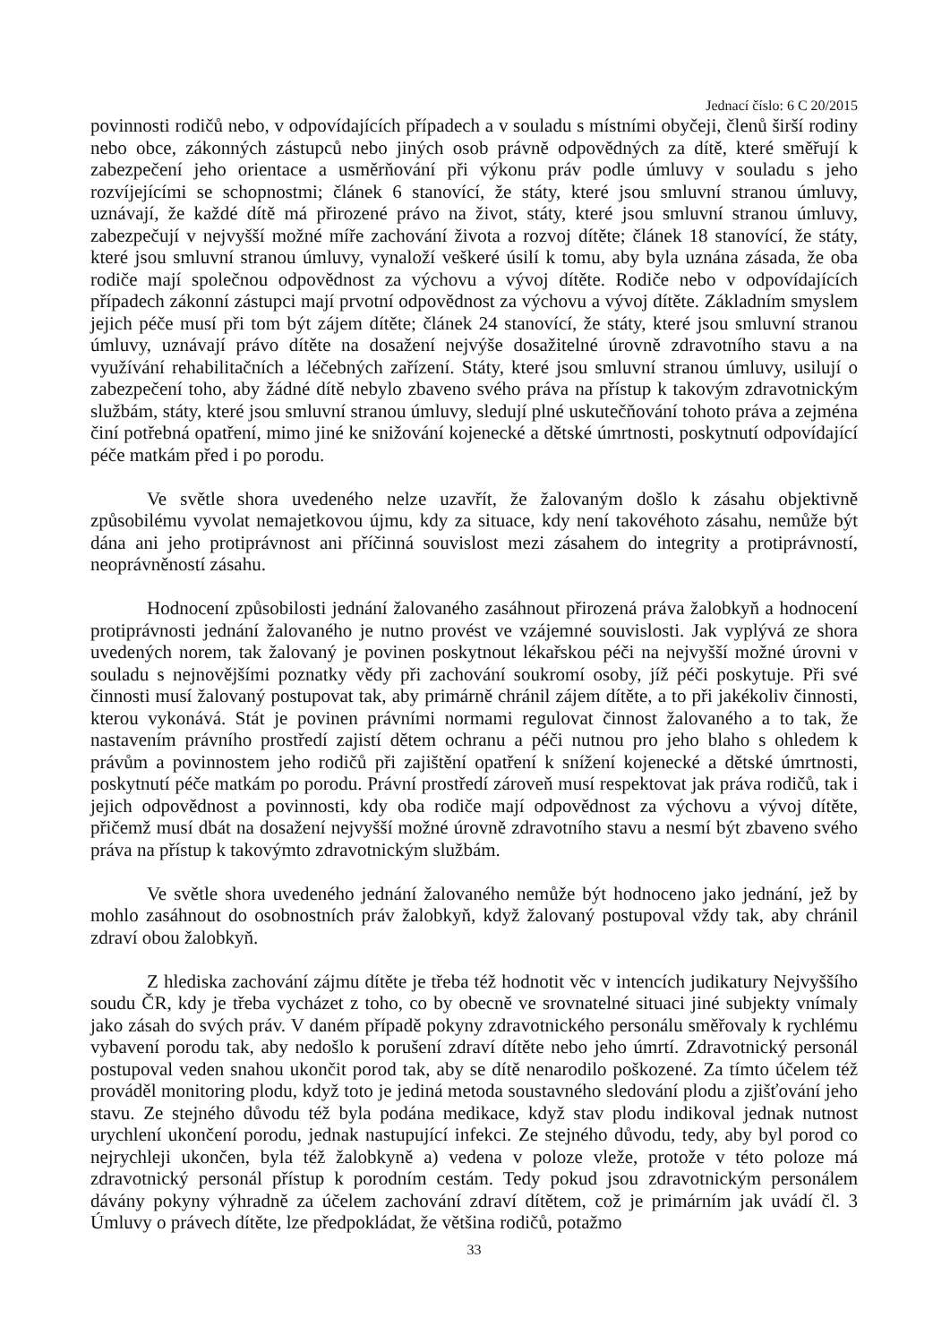Jednací číslo: 6 C 20/2015
povinnosti rodičů nebo, v odpovídajících případech a v souladu s místními obyčeji, členů širší rodiny nebo obce, zákonných zástupců nebo jiných osob právně odpovědných za dítě, které směřují k zabezpečení jeho orientace a usměrňování při výkonu práv podle úmluvy v souladu s jeho rozvíjejícími se schopnostmi; článek 6 stanovící, že státy, které jsou smluvní stranou úmluvy, uznávají, že každé dítě má přirozené právo na život, státy, které jsou smluvní stranou úmluvy, zabezpečují v nejvyšší možné míře zachování života a rozvoj dítěte; článek 18 stanovící, že státy, které jsou smluvní stranou úmluvy, vynaloží veškeré úsilí k tomu, aby byla uznána zásada, že oba rodiče mají společnou odpovědnost za výchovu a vývoj dítěte. Rodiče nebo v odpovídajících případech zákonní zástupci mají prvotní odpovědnost za výchovu a vývoj dítěte. Základním smyslem jejich péče musí při tom být zájem dítěte; článek 24 stanovící, že státy, které jsou smluvní stranou úmluvy, uznávají právo dítěte na dosažení nejvýše dosažitelné úrovně zdravotního stavu a na využívání rehabilitačních a léčebných zařízení. Státy, které jsou smluvní stranou úmluvy, usilují o zabezpečení toho, aby žádné dítě nebylo zbaveno svého práva na přístup k takovým zdravotnickým službám, státy, které jsou smluvní stranou úmluvy, sledují plné uskutečňování tohoto práva a zejména činí potřebná opatření, mimo jiné ke snižování kojenecké a dětské úmrtnosti, poskytnutí odpovídající péče matkám před i po porodu.
Ve světle shora uvedeného nelze uzavřít, že žalovaným došlo k zásahu objektivně způsobilému vyvolat nemajetkovou újmu, kdy za situace, kdy není takovéhoto zásahu, nemůže být dána ani jeho protiprávnost ani příčinná souvislost mezi zásahem do integrity a protiprávností, neoprávněností zásahu.
Hodnocení způsobilosti jednání žalovaného zasáhnout přirozená práva žalobkyň a hodnocení protiprávnosti jednání žalovaného je nutno provést ve vzájemné souvislosti. Jak vyplývá ze shora uvedených norem, tak žalovaný je povinen poskytnout lékařskou péči na nejvyšší možné úrovni v souladu s nejnovějšími poznatky vědy při zachování soukromí osoby, jíž péči poskytuje. Při své činnosti musí žalovaný postupovat tak, aby primárně chránil zájem dítěte, a to při jakékoliv činnosti, kterou vykonává. Stát je povinen právními normami regulovat činnost žalovaného a to tak, že nastavením právního prostředí zajistí dětem ochranu a péči nutnou pro jeho blaho s ohledem k právům a povinnostem jeho rodičů při zajištění opatření k snížení kojenecké a dětské úmrtnosti, poskytnutí péče matkám po porodu. Právní prostředí zároveň musí respektovat jak práva rodičů, tak i jejich odpovědnost a povinnosti, kdy oba rodiče mají odpovědnost za výchovu a vývoj dítěte, přičemž musí dbát na dosažení nejvyšší možné úrovně zdravotního stavu a nesmí být zbaveno svého práva na přístup k takovýmto zdravotnickým službám.
Ve světle shora uvedeného jednání žalovaného nemůže být hodnoceno jako jednání, jež by mohlo zasáhnout do osobnostních práv žalobkyň, když žalovaný postupoval vždy tak, aby chránil zdraví obou žalobkyň.
Z hlediska zachování zájmu dítěte je třeba též hodnotit věc v intencích judikatury Nejvyššího soudu ČR, kdy je třeba vycházet z toho, co by obecně ve srovnatelné situaci jiné subjekty vnímaly jako zásah do svých práv. V daném případě pokyny zdravotnického personálu směřovaly k rychlému vybavení porodu tak, aby nedošlo k porušení zdraví dítěte nebo jeho úmrtí. Zdravotnický personál postupoval veden snahou ukončit porod tak, aby se dítě nenarodilo poškozené. Za tímto účelem též prováděl monitoring plodu, když toto je jediná metoda soustavného sledování plodu a zjišťování jeho stavu. Ze stejného důvodu též byla podána medikace, když stav plodu indikoval jednak nutnost urychlení ukončení porodu, jednak nastupující infekci. Ze stejného důvodu, tedy, aby byl porod co nejrychleji ukončen, byla též žalobkyně a) vedena v poloze vleže, protože v této poloze má zdravotnický personál přístup k porodním cestám. Tedy pokud jsou zdravotnickým personálem dávány pokyny výhradně za účelem zachování zdraví dítětem, což je primárním jak uvádí čl. 3 Úmluvy o právech dítěte, lze předpokládat, že většina rodičů, potažmo
33